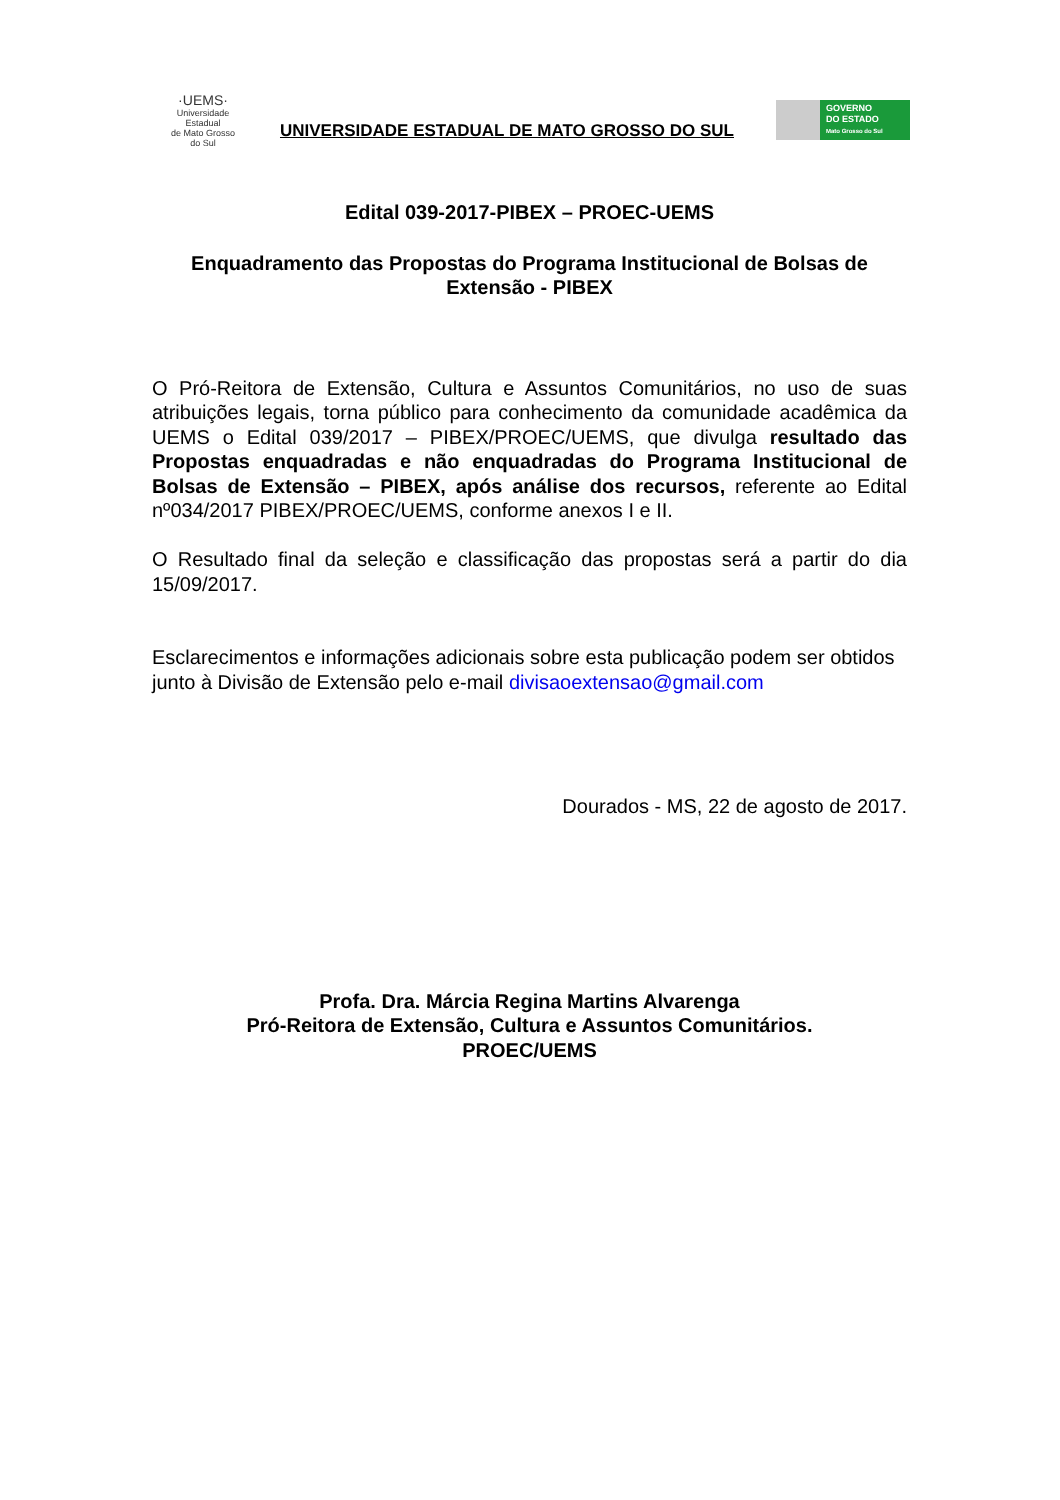·UEMS·
Universidade Estadual
de Mato Grosso do Sul
UNIVERSIDADE ESTADUAL DE MATO GROSSO DO SUL
GOVERNO
DO ESTADO
Mato Grosso do Sul
Edital 039-2017-PIBEX – PROEC-UEMS
Enquadramento das Propostas do Programa Institucional de Bolsas de Extensão - PIBEX
O Pró-Reitora de Extensão, Cultura e Assuntos Comunitários, no uso de suas atribuições legais, torna público para conhecimento da comunidade acadêmica da UEMS o Edital 039/2017 – PIBEX/PROEC/UEMS, que divulga resultado das Propostas enquadradas e não enquadradas do Programa Institucional de Bolsas de Extensão – PIBEX, após análise dos recursos, referente ao Edital nº034/2017 PIBEX/PROEC/UEMS, conforme anexos I e II.
O Resultado final da seleção e classificação das propostas será a partir do dia 15/09/2017.
Esclarecimentos e informações adicionais sobre esta publicação podem ser obtidos junto à Divisão de Extensão pelo e-mail divisaoextensao@gmail.com
Dourados - MS, 22 de agosto de 2017.
Profa. Dra. Márcia Regina Martins Alvarenga
Pró-Reitora de Extensão, Cultura e Assuntos Comunitários.
PROEC/UEMS